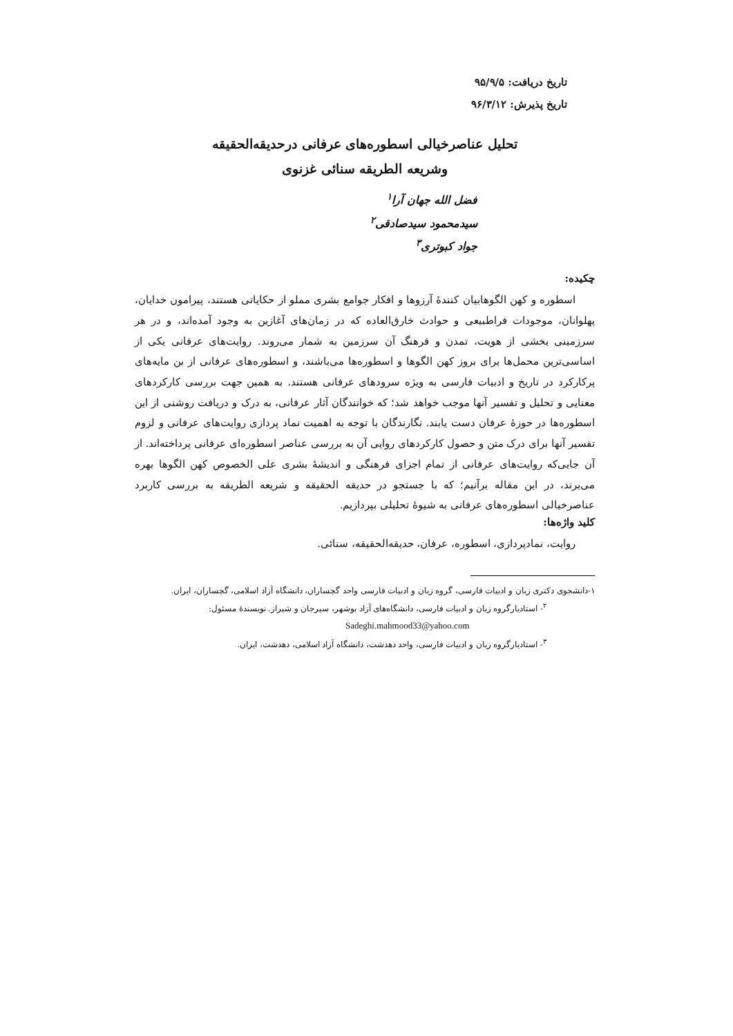تاریخ دریافت: ۹۵/۹/۵
تاریخ پذیرش: ۹۶/۳/۱۲
تحلیل عناصرخیالی اسطوره‌های عرفانی درحدیقه‌الحقیقه
وشریعه الطریقه سنائی غزنوی
فضل الله جهان آرا<sup>۱</sup>
سیدمحمود سیدصادقی<sup>۲</sup>
جواد کبوتری<sup>۳</sup>
چکیده:
اسطوره و کهن الگوهابیان کنندهٔ آرزوها و افکار جوامع بشری مملو از حکایاتی هستند، پیرامون خدایان، پهلوانان، موجودات فراطبیعی و حوادث خارق‌العاده که در زمان‌های آغازین به وجود آمده‌اند، و در هر سرزمینی بخشی از هویت، تمدن و فرهنگ آن سرزمین به شمار می‌روند. روایت‌های عرفانی یکی از اساسی‌ترین محمل‌ها برای بروز کهن الگوها و اسطوره‌ها می‌باشند، و اسطوره‌های عرفانی از بن مایه‌های پرکارکرد در تاریخ و ادبیات فارسی به ویژه سرودهای عرفانی هستند. به همین جهت بررسی کارکردهای معنایی و تحلیل و تفسیر آنها موجب خواهد شد؛ که خوانندگان آثار عرفانی، به درک و دریافت روشنی از این اسطوره‌ها در حوزهٔ عرفان دست یابند. نگارندگان با توجه به اهمیت نماد پردازی روایت‌های عرفانی و لزوم تفسیر آنها برای درک متن و حصول کارکردهای روایی آن به بررسی عناصر اسطوره‌ای عرفانی پرداخته‌اند. از آن جایی‌که روایت‌های عرفانی از تمام اجزای فرهنگی و اندیشهٔ بشری علی الخصوص کهن الگوها بهره می‌برند، در این مقاله برآنیم؛ که با جستجو در حدیقه الحقیقه و شریعه الطریقه به بررسی کاربرد عناصرخیالی اسطوره‌های عرفانی به شیوهٔ تحلیلی بپردازیم.
کلید واژه‌ها:
روایت، نمادپردازی، اسطوره، عرفان، حدیقه‌الحقیقه، سنائی.
۱-دانشجوی دکتری زبان و ادبیات فارسی، گروه زبان و ادبیات فارسی واحد گچساران، دانشگاه آزاد اسلامی، گچساران، ایران.
<sup>۲</sup>- استادیارگروه زبان و ادبیات فارسی، دانشگاه‌های آزاد بوشهر، سیرجان و شیراز. نویسندهٔ مسئول:
Sadeghi.mahmood33@yahoo.com
<sup>۳</sup>- استادیارگروه زبان و ادبیات فارسی، واحد دهدشت، دانشگاه آزاد اسلامی، دهدشت، ایران.